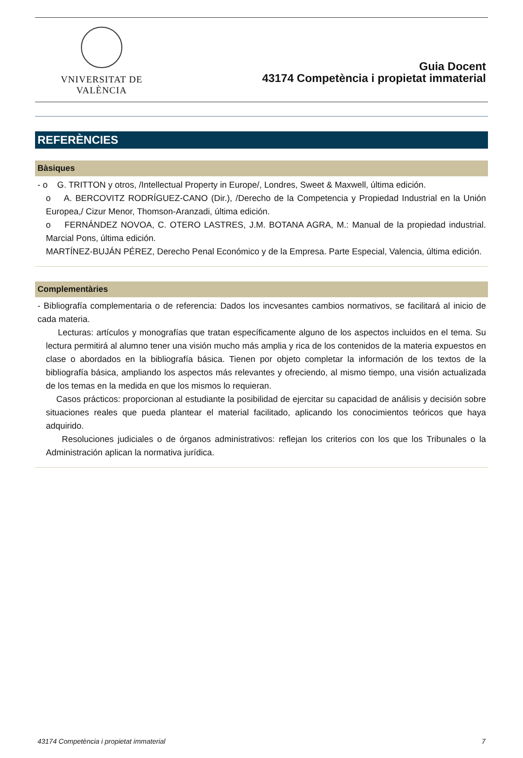VNIVERSITAT DE VALÈNCIA
Guia Docent
43174 Competència i propietat immaterial
REFERÈNCIES
Bàsiques
- o G. TRITTON y otros, /Intellectual Property in Europe/, Londres, Sweet & Maxwell, última edición.
o A. BERCOVITZ RODRÍGUEZ-CANO (Dir.), /Derecho de la Competencia y Propiedad Industrial en la Unión Europea,/ Cizur Menor, Thomson-Aranzadi, última edición.
o FERNÁNDEZ NOVOA, C. OTERO LASTRES, J.M. BOTANA AGRA, M.: Manual de la propiedad industrial. Marcial Pons, última edición.
MARTÍNEZ-BUJÁN PÉREZ, Derecho Penal Económico y de la Empresa. Parte Especial, Valencia, última edición.
Complementàries
- Bibliografía complementaria o de referencia: Dados los incvesantes cambios normativos, se facilitará al inicio de cada materia.
Lecturas: artículos y monografías que tratan específicamente alguno de los aspectos incluidos en el tema. Su lectura permitirá al alumno tener una visión mucho más amplia y rica de los contenidos de la materia expuestos en clase o abordados en la bibliografía básica. Tienen por objeto completar la información de los textos de la bibliografía básica, ampliando los aspectos más relevantes y ofreciendo, al mismo tiempo, una visión actualizada de los temas en la medida en que los mismos lo requieran.
Casos prácticos: proporcionan al estudiante la posibilidad de ejercitar su capacidad de análisis y decisión sobre situaciones reales que pueda plantear el material facilitado, aplicando los conocimientos teóricos que haya adquirido.
Resoluciones judiciales o de órganos administrativos: reflejan los criterios con los que los Tribunales o la Administración aplican la normativa jurídica.
43174 Competència i propietat immaterial 7